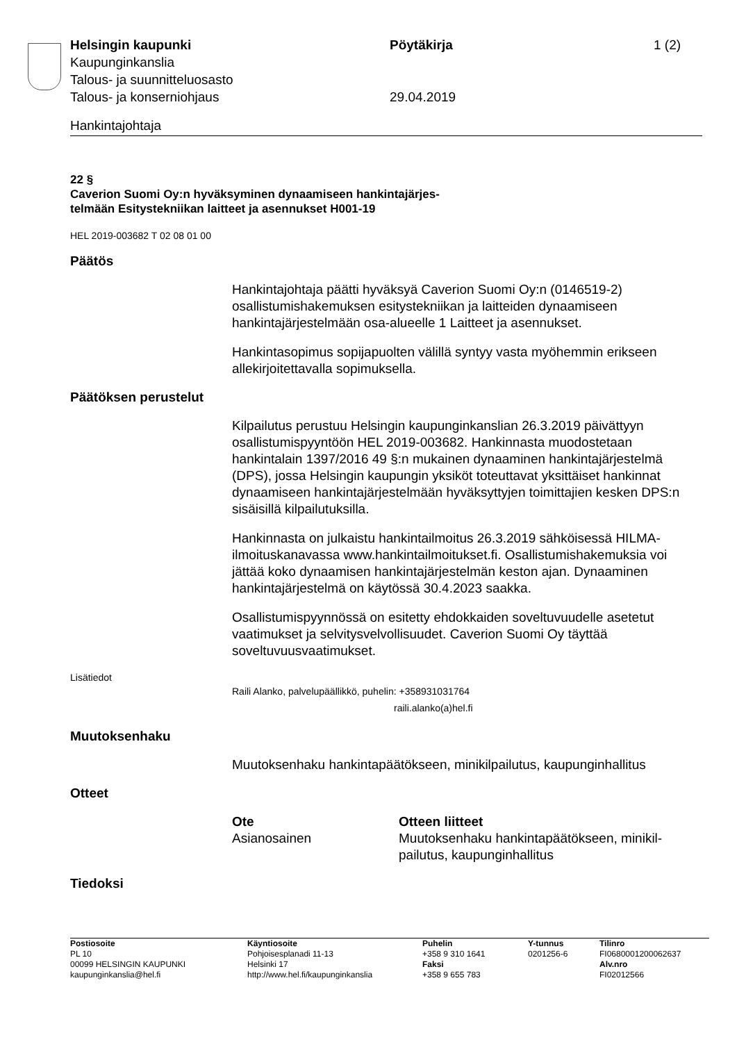| Helsingin kaupunki | Pöytäkirja | 1 (2) |
| Kaupunginkanslia | | |
| Talous- ja suunnitteluosasto | | |
| Talous- ja konserniohjaus | 29.04.2019 | |
Hankintajohtaja
22 §
Caverion Suomi Oy:n hyväksyminen dynaamiseen hankintajärjes-
telmään Esitystekniikan laitteet ja asennukset H001-19
HEL 2019-003682 T 02 08 01 00
Päätös
Hankintajohtaja päätti hyväksyä Caverion Suomi Oy:n (0146519-2) osallistumishakemuksen esitystekniikan ja laitteiden dynaamiseen hankintajärjestelmään osa-alueelle 1 Laitteet ja asennukset.
Hankintasopimus sopijapuolten välillä syntyy vasta myöhemmin erikseen allekirjoitettavalla sopimuksella.
Päätöksen perustelut
Kilpailutus perustuu Helsingin kaupunginkanslian 26.3.2019 päivättyyn osallistumispyyntöön HEL 2019-003682. Hankinnasta muodostetaan hankintalain 1397/2016 49 §:n mukainen dynaaminen hankintajärjestelmä (DPS), jossa Helsingin kaupungin yksiköt toteuttavat yksittäiset hankinnat dynaamiseen hankintajärjestelmään hyväksyttyjen toimittajien kesken DPS:n sisäisillä kilpailutuksilla.
Hankinnasta on julkaistu hankintailmoitus 26.3.2019 sähköisessä HILMA-ilmoituskanavassa www.hankintailmoitukset.fi. Osallistumishakemuksia voi jättää koko dynaamisen hankintajärjestelmän keston ajan. Dynaaminen hankintajärjestelmä on käytössä 30.4.2023 saakka.
Osallistumispyynnössä on esitetty ehdokkaiden soveltuvuudelle asetetut vaatimukset ja selvitysvelvollisuudet. Caverion Suomi Oy täyttää soveltuvuusvaatimukset.
Lisätiedot
Raili Alanko, palvelupäällikkö, puhelin: +358931031764
raili.alanko(a)hel.fi
Muutoksenhaku
Muutoksenhaku hankintapäätökseen, minikilpailutus, kaupunginhallitus
Otteet
| Ote | Otteen liitteet |
| --- | --- |
| Asianosainen | Muutoksenhaku hankintapäätökseen, minikil- pailutus, kaupunginhallitus |
Tiedoksi
| Postiosoite PL 10 00099 HELSINGIN KAUPUNKI kaupunginkanslia@hel.fi | Käyntiosoite Pohjoisesplanadi 11-13 Helsinki 17 http://www.hel.fi/kaupunginkanslia | Puhelin +358 9 310 1641 Faksi +358 9 655 783 | Y-tunnus 0201256-6 | Tilinro FI0680001200062637 Alv.nro FI02012566 |